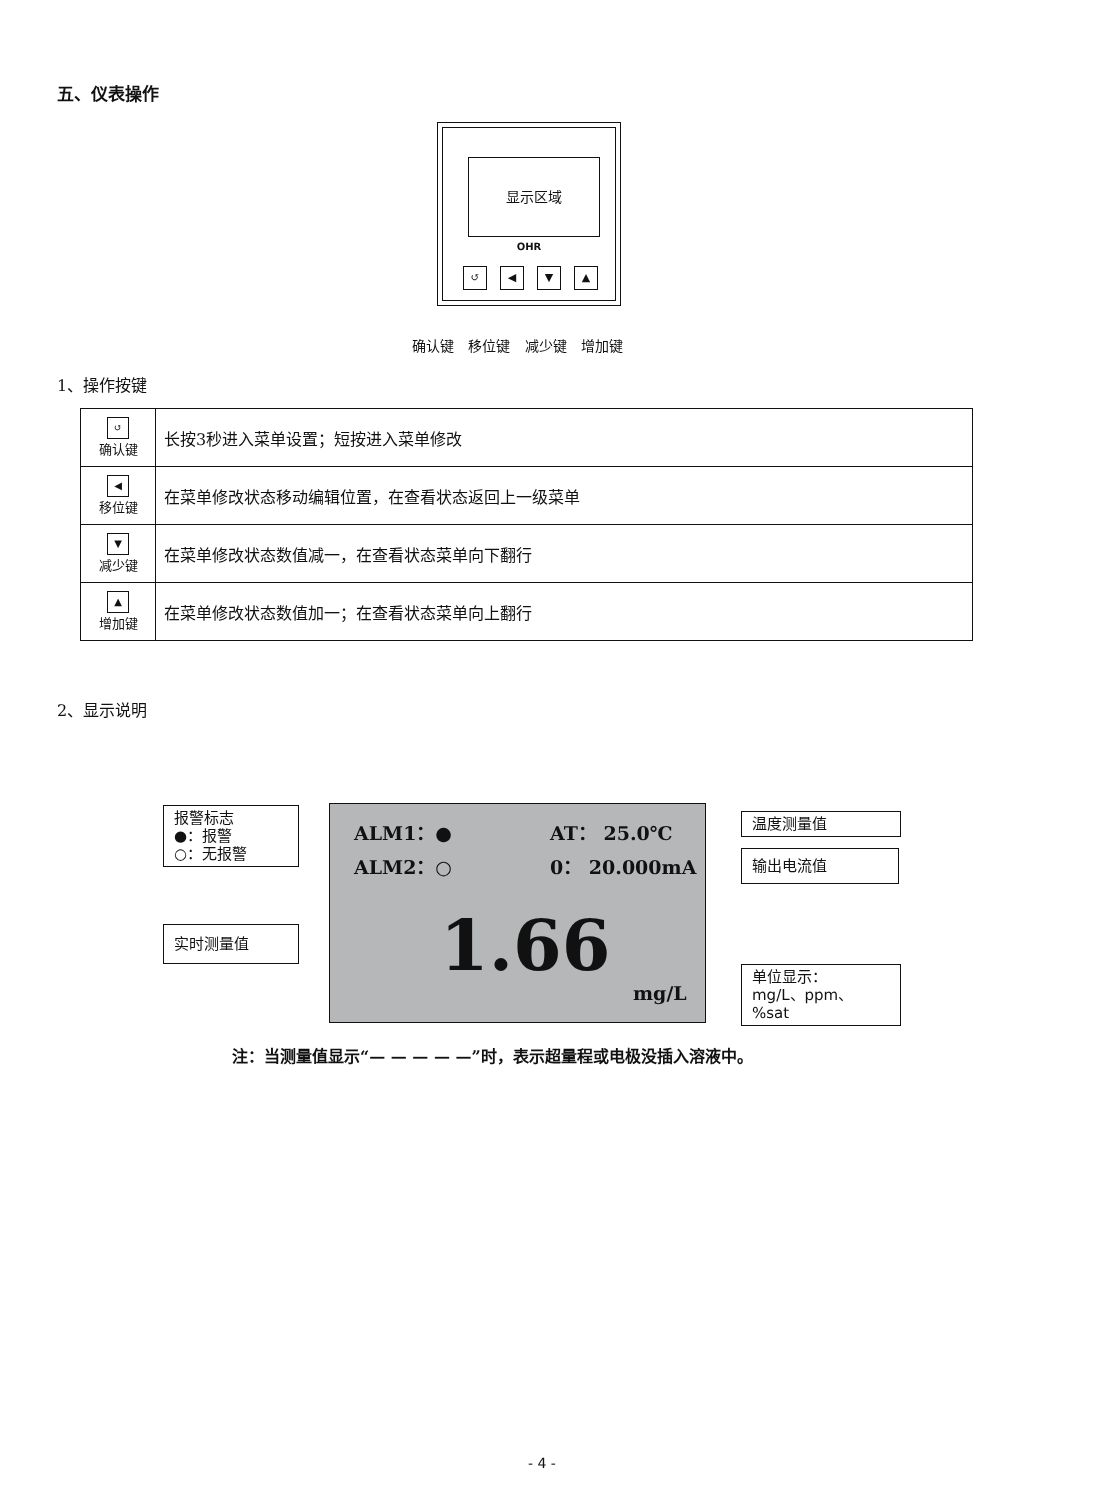五、仪表操作
显示区域
OHR
↺ ◀ ▼ ▲
确认键 移位键 减少键 增加键
1、操作按键
| ↺ 确认键 | 长按3秒进入菜单设置；短按进入菜单修改 |
| ◀ 移位键 | 在菜单修改状态移动编辑位置，在查看状态返回上一级菜单 |
| ▼ 减少键 | 在菜单修改状态数值减一，在查看状态菜单向下翻行 |
| ▲ 增加键 | 在菜单修改状态数值加一；在查看状态菜单向上翻行 |
2、显示说明
报警标志
●：报警
○：无报警
实时测量值
ALM1：● AT： 25.0℃
ALM2：○ 0： 20.000mA
1.66
mg/L
温度测量值
输出电流值
单位显示：
mg/L、ppm、%sat
注：当测量值显示“— — — — —”时，表示超量程或电极没插入溶液中。
- 4 -